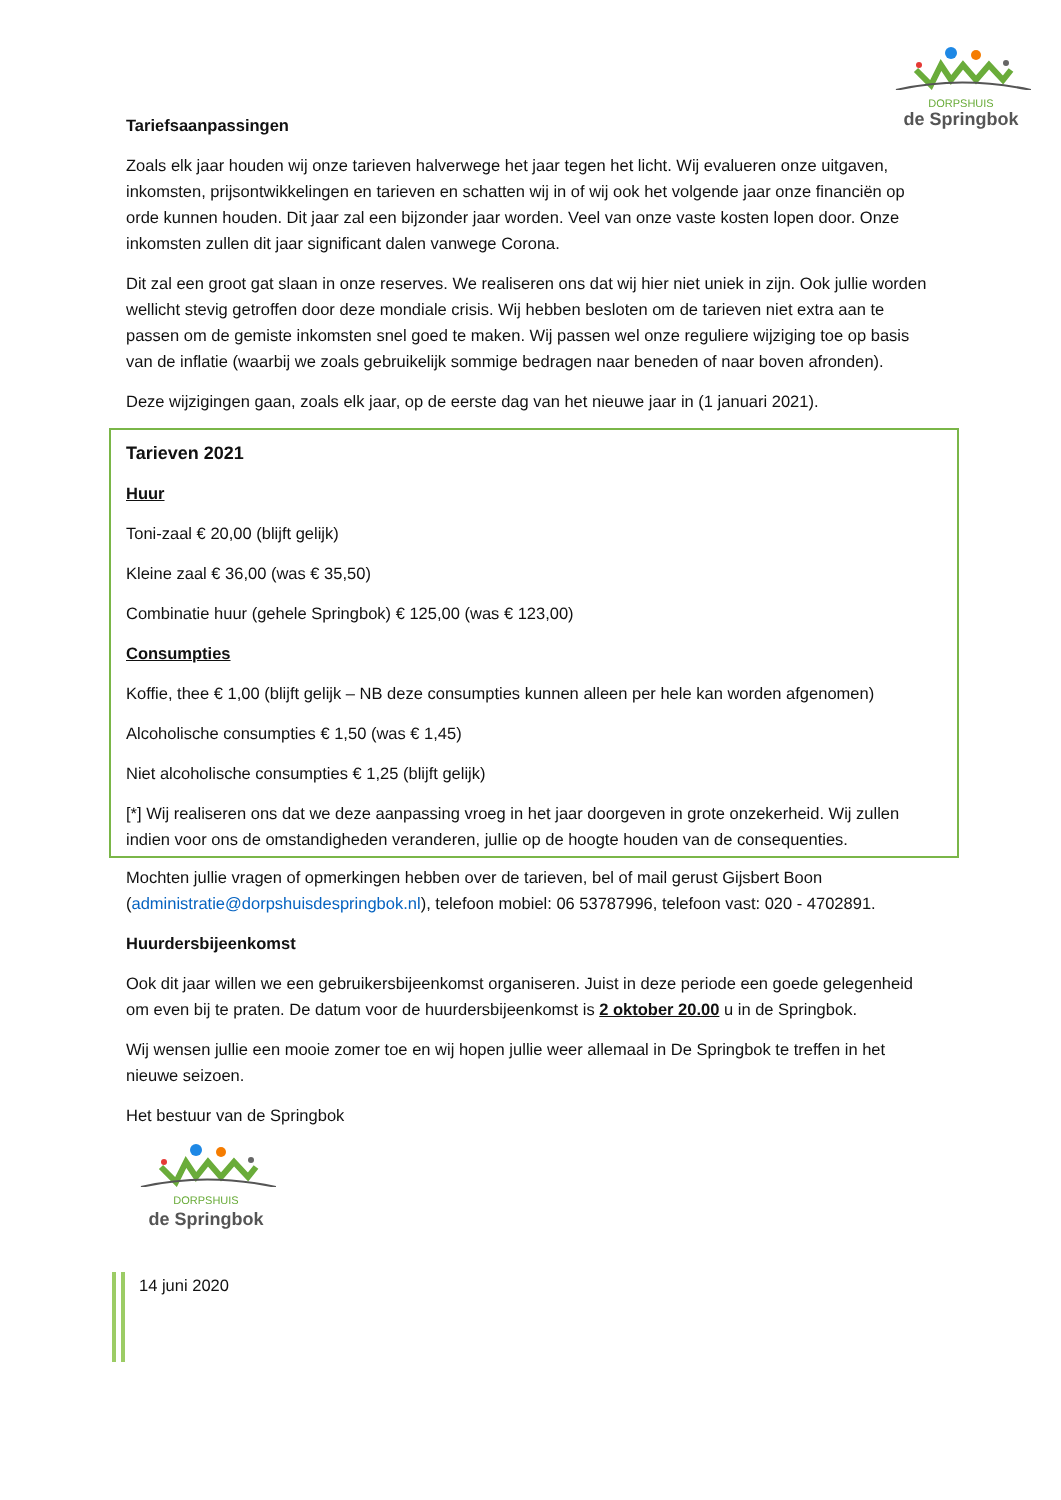DORPSHUIS
de Springbok
Tariefsaanpassingen
Zoals elk jaar houden wij onze tarieven halverwege het jaar tegen het licht. Wij evalueren onze uitgaven, inkomsten, prijsontwikkelingen en tarieven en schatten wij in of wij ook het volgende jaar onze financiën op orde kunnen houden. Dit jaar zal een bijzonder jaar worden. Veel van onze vaste kosten lopen door. Onze inkomsten zullen dit jaar significant dalen vanwege Corona.
Dit zal een groot gat slaan in onze reserves. We realiseren ons dat wij hier niet uniek in zijn. Ook jullie worden wellicht stevig getroffen door deze mondiale crisis. Wij hebben besloten om de tarieven niet extra aan te passen om de gemiste inkomsten snel goed te maken. Wij passen wel onze reguliere wijziging toe op basis van de inflatie (waarbij we zoals gebruikelijk sommige bedragen naar beneden of naar boven afronden).
Deze wijzigingen gaan, zoals elk jaar, op de eerste dag van het nieuwe jaar in (1 januari 2021).
Tarieven 2021
Huur
Toni-zaal € 20,00 (blijft gelijk)
Kleine zaal € 36,00 (was € 35,50)
Combinatie huur (gehele Springbok) € 125,00 (was € 123,00)
Consumpties
Koffie, thee € 1,00 (blijft gelijk – NB deze consumpties kunnen alleen per hele kan worden afgenomen)
Alcoholische consumpties € 1,50 (was € 1,45)
Niet alcoholische consumpties € 1,25 (blijft gelijk)
[*] Wij realiseren ons dat we deze aanpassing vroeg in het jaar doorgeven in grote onzekerheid. Wij zullen indien voor ons de omstandigheden veranderen, jullie op de hoogte houden van de consequenties.
Mochten jullie vragen of opmerkingen hebben over de tarieven, bel of mail gerust Gijsbert Boon (administratie@dorpshuisdespringbok.nl), telefoon mobiel: 06 53787996, telefoon vast: 020 - 4702891.
Huurdersbijeenkomst
Ook dit jaar willen we een gebruikersbijeenkomst organiseren. Juist in deze periode een goede gelegenheid om even bij te praten. De datum voor de huurdersbijeenkomst is 2 oktober 20.00 u in de Springbok.
Wij wensen jullie een mooie zomer toe en wij hopen jullie weer allemaal in De Springbok te treffen in het nieuwe seizoen.
Het bestuur van de Springbok
DORPSHUIS
de Springbok
14 juni 2020